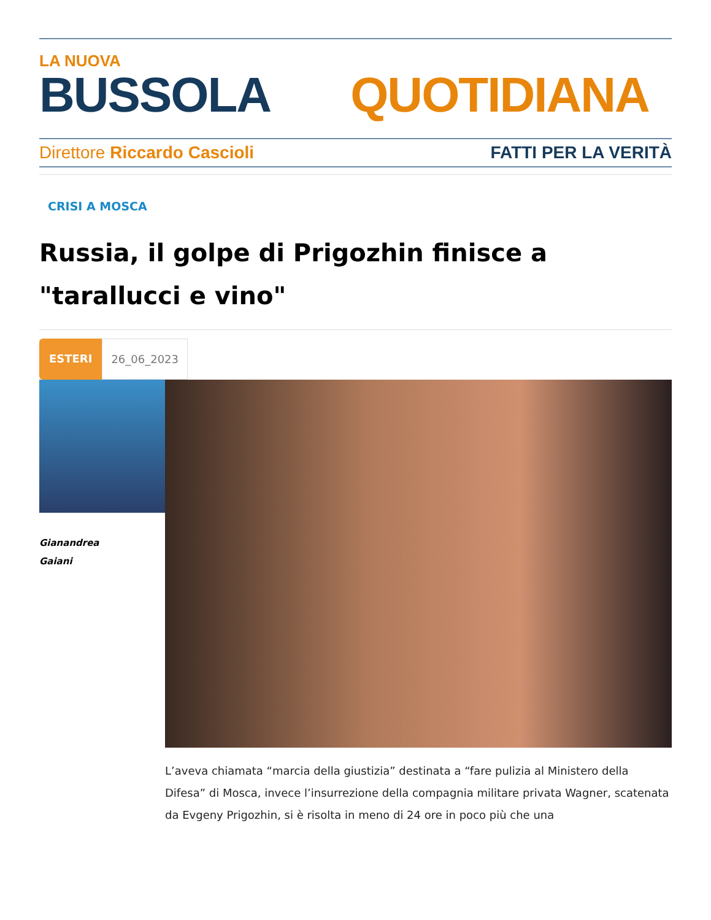LA NUOVA
BUSSOLA QUOTIDIANA
Direttore Riccardo Cascioli FATTI PER LA VERITÀ
CRISI A MOSCA
Russia, il golpe di Prigozhin finisce a "tarallucci e vino"
ESTERI 26_06_2023
Gianandrea
Gaiani
L’aveva chiamata “marcia della giustizia” destinata a “fare pulizia al Ministero della Difesa” di Mosca, invece l’insurrezione della compagnia militare privata Wagner, scatenata da Evgeny Prigozhin, si è risolta in meno di 24 ore in poco più che una